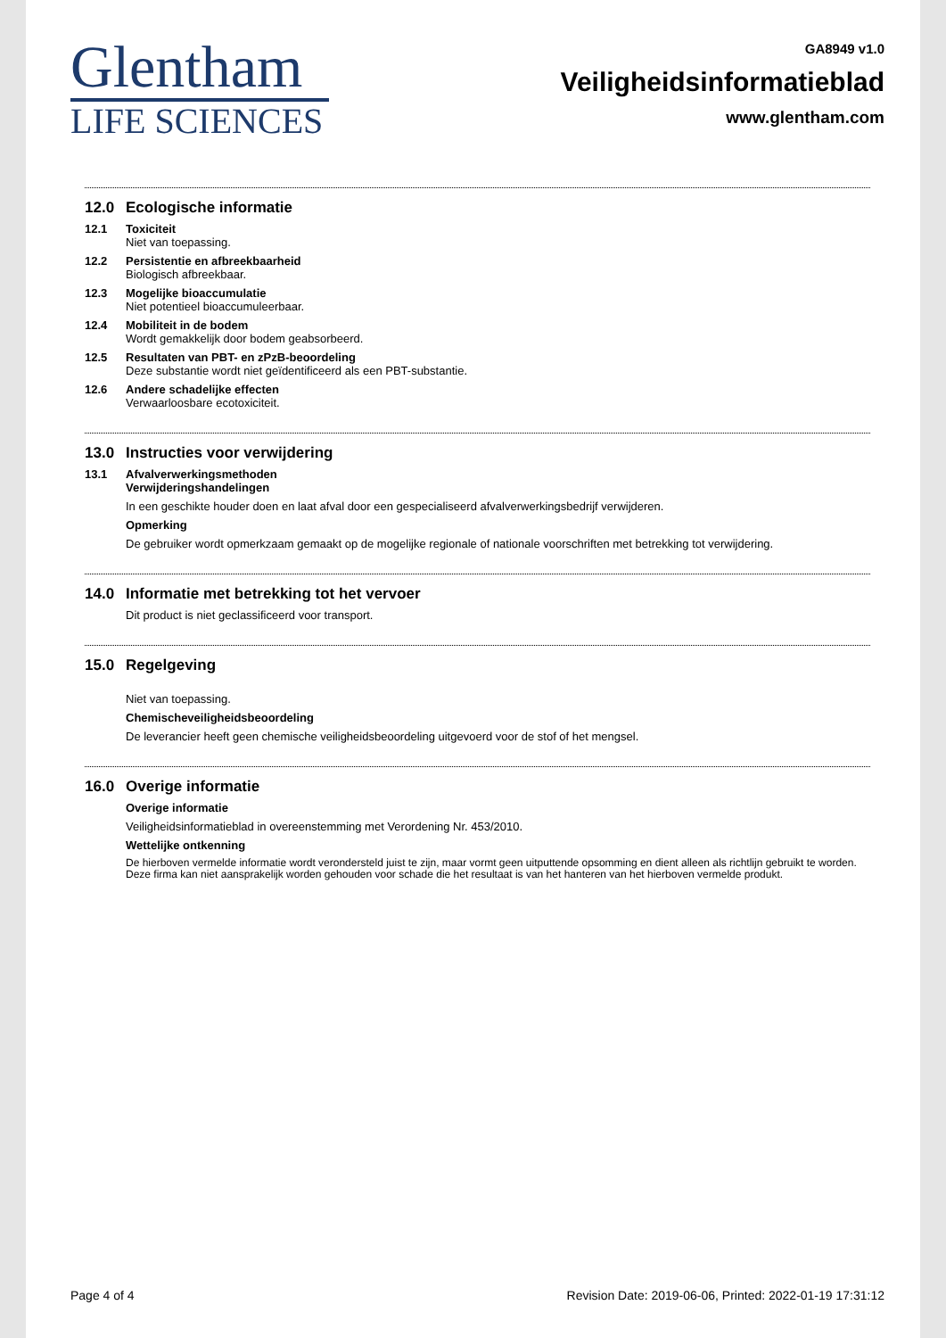Glentham
LIFE SCIENCES
GA8949 v1.0
Veiligheidsinformatieblad
www.glentham.com
12.0 Ecologische informatie
12.1 Toxiciteit
Niet van toepassing.
12.2 Persistentie en afbreekbaarheid
Biologisch afbreekbaar.
12.3 Mogelijke bioaccumulatie
Niet potentieel bioaccumuleerbaar.
12.4 Mobiliteit in de bodem
Wordt gemakkelijk door bodem geabsorbeerd.
12.5 Resultaten van PBT- en zPzB-beoordeling
Deze substantie wordt niet geïdentificeerd als een PBT-substantie.
12.6 Andere schadelijke effecten
Verwaarloosbare ecotoxiciteit.
13.0 Instructies voor verwijdering
13.1 Afvalverwerkingsmethoden
Verwijderingshandelingen
In een geschikte houder doen en laat afval door een gespecialiseerd afvalverwerkingsbedrijf verwijderen.
Opmerking
De gebruiker wordt opmerkzaam gemaakt op de mogelijke regionale of nationale voorschriften met betrekking tot verwijdering.
14.0 Informatie met betrekking tot het vervoer
Dit product is niet geclassificeerd voor transport.
15.0 Regelgeving
Niet van toepassing.
Chemischeveiligheidsbeoordeling
De leverancier heeft geen chemische veiligheidsbeoordeling uitgevoerd voor de stof of het mengsel.
16.0 Overige informatie
Overige informatie
Veiligheidsinformatieblad in overeenstemming met Verordening Nr. 453/2010.
Wettelijke ontkenning
De hierboven vermelde informatie wordt verondersteld juist te zijn, maar vormt geen uitputtende opsomming en dient alleen als richtlijn gebruikt te worden. Deze firma kan niet aansprakelijk worden gehouden voor schade die het resultaat is van het hanteren van het hierboven vermelde produkt.
Page 4 of 4 Revision Date: 2019-06-06, Printed: 2022-01-19 17:31:12